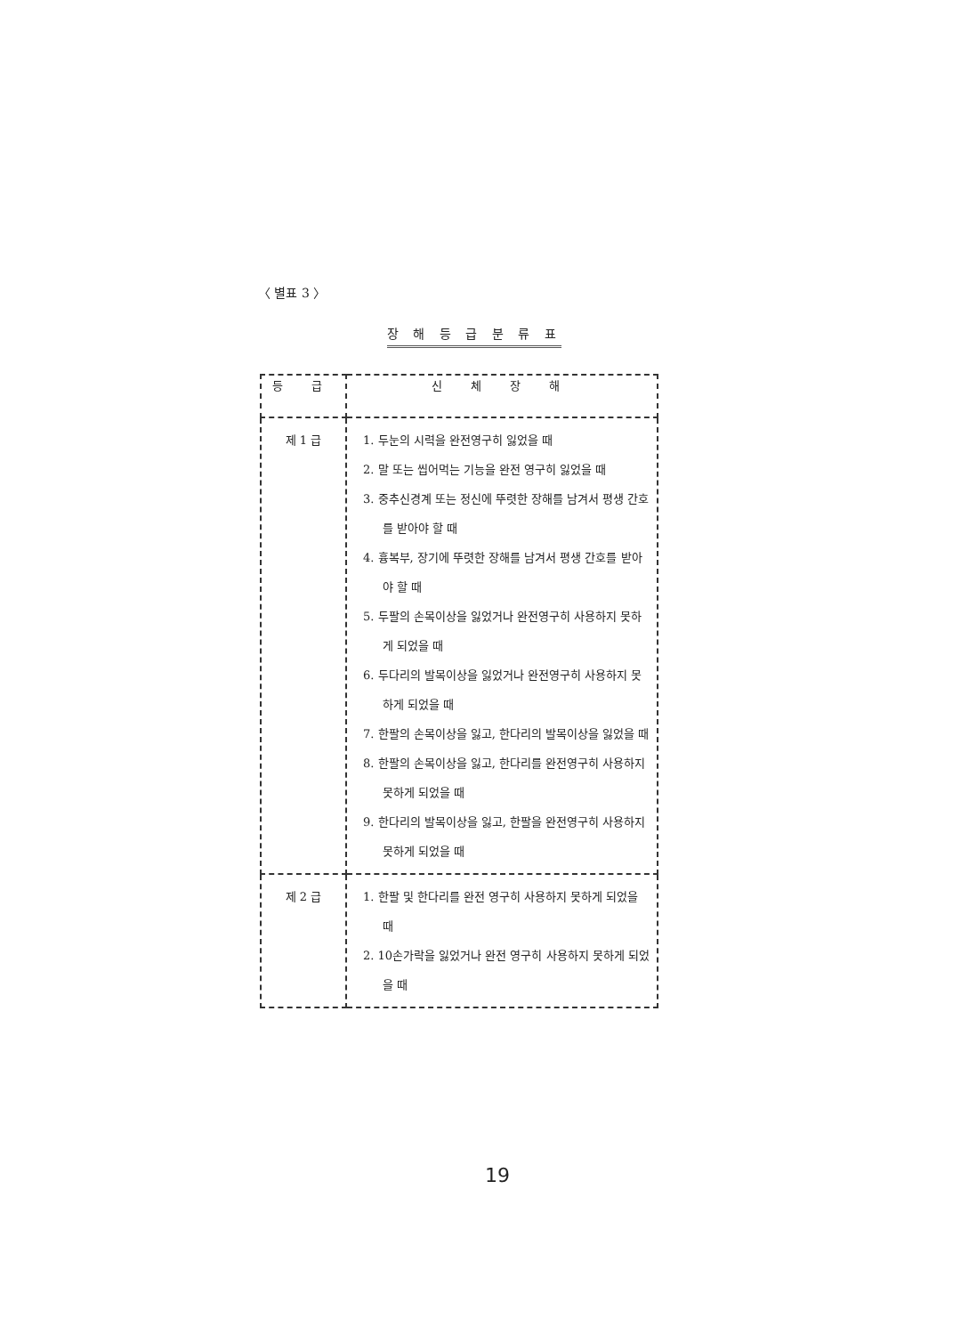〈 별표 3 〉
장 해 등 급 분 류 표
| 등 급 | 신 체 장 해 |
| --- | --- |
| 제 1 급 | 1. 두눈의 시력을 완전영구히 잃었을 때 2. 말 또는 씹어먹는 기능을 완전 영구히 잃었을 때 3. 중추신경계 또는 정신에 뚜렷한 장해를 남겨서 평생 간호를 받아야 할 때 4. 흉복부, 장기에 뚜렷한 장해를 남겨서 평생 간호를 받아야 할 때 5. 두팔의 손목이상을 잃었거나 완전영구히 사용하지 못하게 되었을 때 6. 두다리의 발목이상을 잃었거나 완전영구히 사용하지 못하게 되었을 때 7. 한팔의 손목이상을 잃고, 한다리의 발목이상을 잃었을 때 8. 한팔의 손목이상을 잃고, 한다리를 완전영구히 사용하지 못하게 되었을 때 9. 한다리의 발목이상을 잃고, 한팔을 완전영구히 사용하지 못하게 되었을 때 |
| 제 2 급 | 1. 한팔 및 한다리를 완전 영구히 사용하지 못하게 되었을 때 2. 10손가락을 잃었거나 완전 영구히 사용하지 못하게 되었을 때 |
19